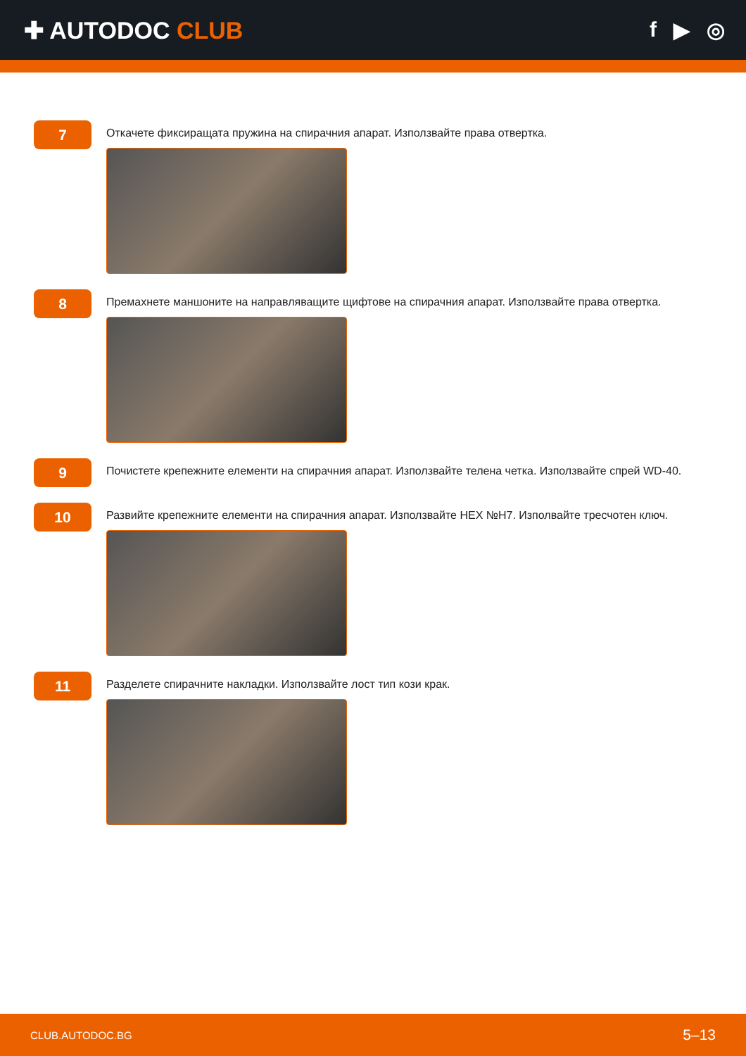✚ AUTODOC CLUB f ▶ ◎
7
Откачете фиксиращата пружина на спирачния апарат. Използвайте права отвертка.
8
Премахнете маншоните на направляващите щифтове на спирачния апарат. Използвайте права отвертка.
9
Почистете крепежните елементи на спирачния апарат. Използвайте телена четка. Използвайте спрей WD-40.
10
Развийте крепежните елементи на спирачния апарат. Използвайте HEX №H7. Изполвайте тресчотен ключ.
11
Разделете спирачните накладки. Използвайте лост тип кози крак.
CLUB.AUTODOC.BG 5–13